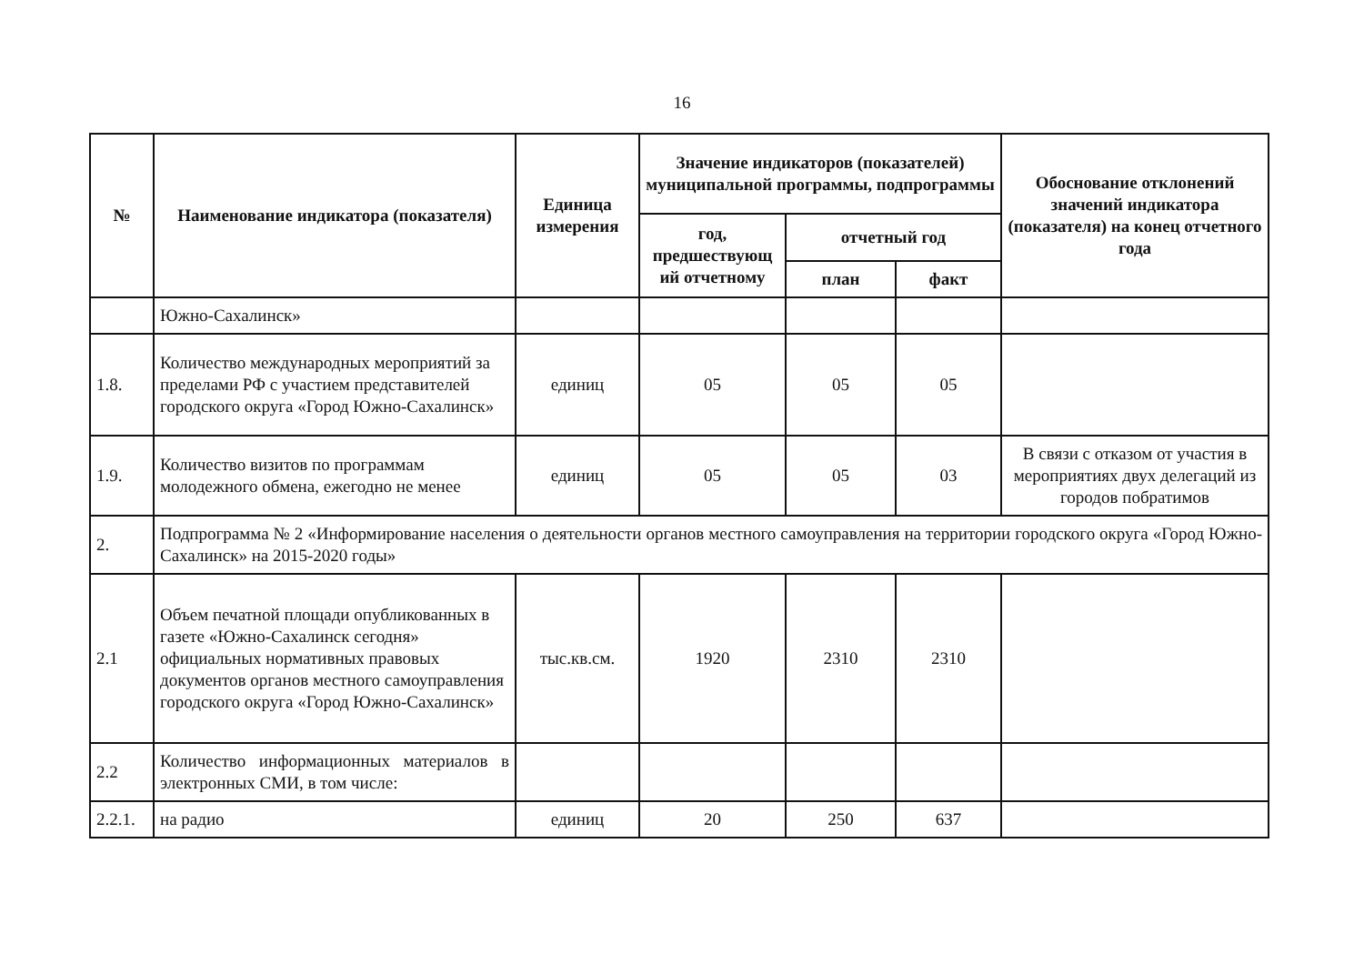16
| № | Наименование индикатора (показателя) | Единица измерения | Значение индикаторов (показателей) муниципальной программы, подпрограммы | | | Обоснование отклонений значений индикатора (показателя) на конец отчетного года |
| --- | --- | --- | --- | --- | --- | --- |
| | | | год, предшествующ ий отчетному | отчетный год | | |
| | | | | план | факт | |
| | Южно-Сахалинск» | | | | | |
| 1.8. | Количество международных мероприятий за пределами РФ с участием представителей городского округа «Город Южно-Сахалинск» | единиц | 05 | 05 | 05 | |
| 1.9. | Количество визитов по программам молодежного обмена, ежегодно не менее | единиц | 05 | 05 | 03 | В связи с отказом от участия в мероприятиях двух делегаций из городов побратимов |
| 2. | Подпрограмма № 2 «Информирование населения о деятельности органов местного самоуправления на территории городского округа «Город Южно-Сахалинск» на 2015-2020 годы» | | | | | |
| 2.1 | Объем печатной площади опубликованных в газете «Южно-Сахалинск сегодня» официальных нормативных правовых документов органов местного самоуправления городского округа «Город Южно-Сахалинск» | тыс.кв.см. | 1920 | 2310 | 2310 | |
| 2.2 | Количество информационных материалов в электронных СМИ, в том числе: | | | | | |
| 2.2.1. | на радио | единиц | 20 | 250 | 637 | |